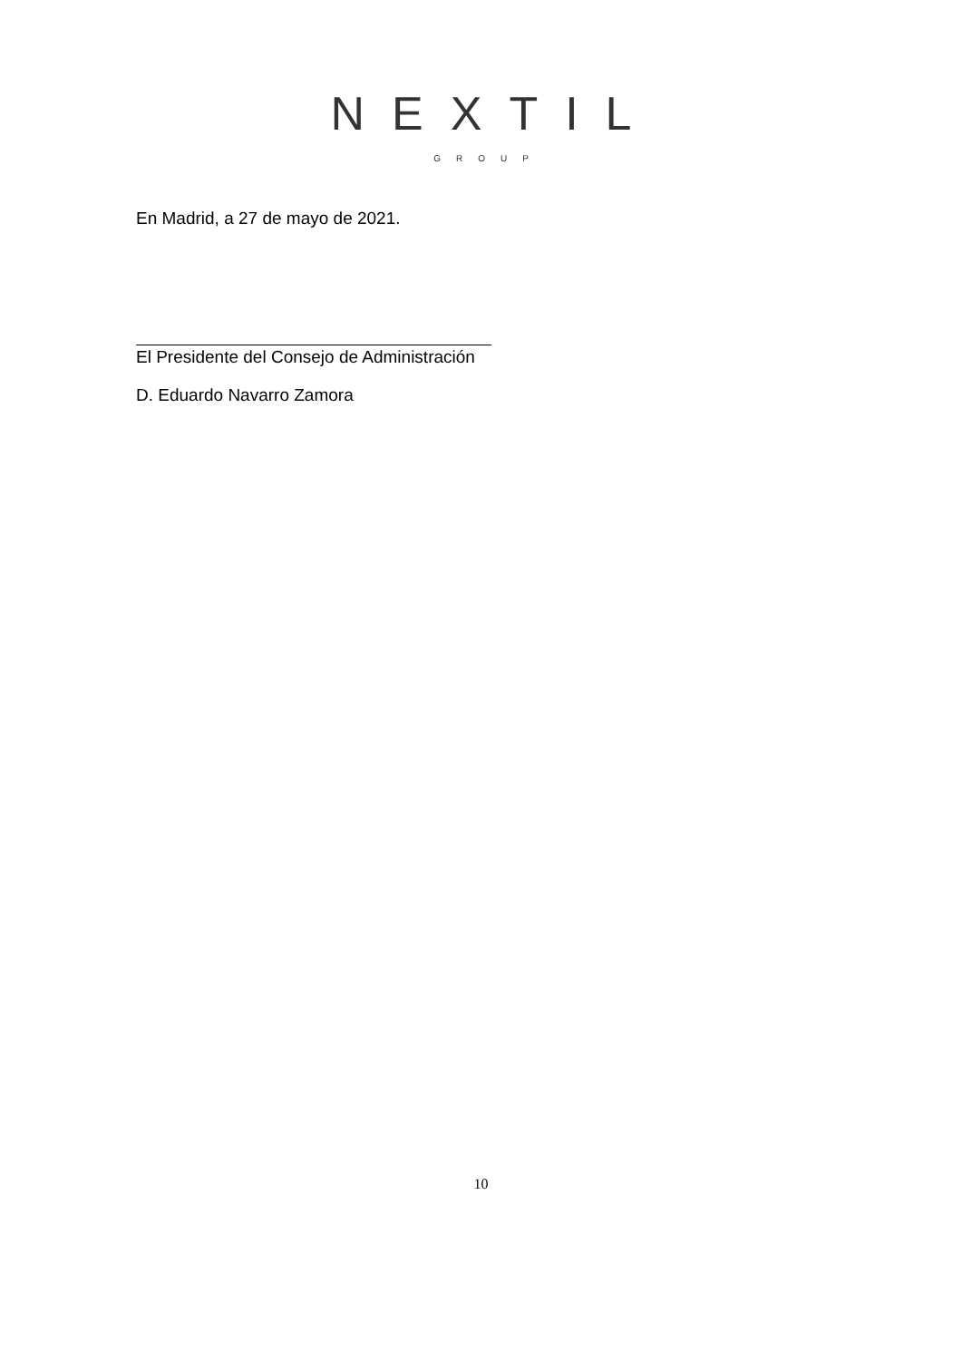NEXTIL
GROUP
En Madrid, a 27 de mayo de 2021.
El Presidente del Consejo de Administración
D. Eduardo Navarro Zamora
10